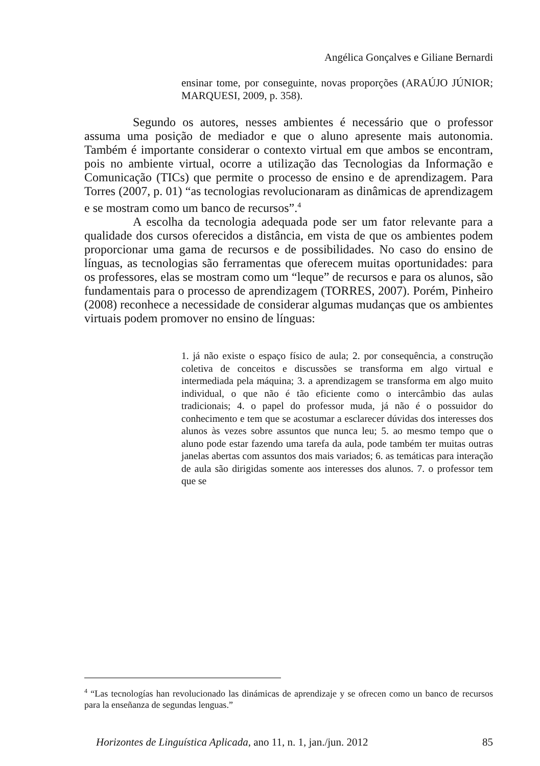Angélica Gonçalves e Giliane Bernardi
ensinar tome, por conseguinte, novas proporções (ARAÚJO JÚNIOR; MARQUESI, 2009, p. 358).
Segundo os autores, nesses ambientes é necessário que o professor assuma uma posição de mediador e que o aluno apresente mais autonomia. Também é importante considerar o contexto virtual em que ambos se encontram, pois no ambiente virtual, ocorre a utilização das Tecnologias da Informação e Comunicação (TICs) que permite o processo de ensino e de aprendizagem. Para Torres (2007, p. 01) “as tecnologias revolucionaram as dinâmicas de aprendizagem e se mostram como um banco de recursos”.<sup>4</sup>
A escolha da tecnologia adequada pode ser um fator relevante para a qualidade dos cursos oferecidos a distância, em vista de que os ambientes podem proporcionar uma gama de recursos e de possibilidades. No caso do ensino de línguas, as tecnologias são ferramentas que oferecem muitas oportunidades: para os professores, elas se mostram como um “leque” de recursos e para os alunos, são fundamentais para o processo de aprendizagem (TORRES, 2007). Porém, Pinheiro (2008) reconhece a necessidade de considerar algumas mudanças que os ambientes virtuais podem promover no ensino de línguas:
1. já não existe o espaço físico de aula; 2. por consequência, a construção coletiva de conceitos e discussões se transforma em algo virtual e intermediada pela máquina; 3. a aprendizagem se transforma em algo muito individual, o que não é tão eficiente como o intercâmbio das aulas tradicionais; 4. o papel do professor muda, já não é o possuidor do conhecimento e tem que se acostumar a esclarecer dúvidas dos interesses dos alunos às vezes sobre assuntos que nunca leu; 5. ao mesmo tempo que o aluno pode estar fazendo uma tarefa da aula, pode também ter muitas outras janelas abertas com assuntos dos mais variados; 6. as temáticas para interação de aula são dirigidas somente aos interesses dos alunos. 7. o professor tem que se
<sup>4</sup> “Las tecnologías han revolucionado las dinámicas de aprendizaje y se ofrecen como un banco de recursos para la enseñanza de segundas lenguas.”
Horizontes de Linguística Aplicada, ano 11, n. 1, jan./jun. 2012 85